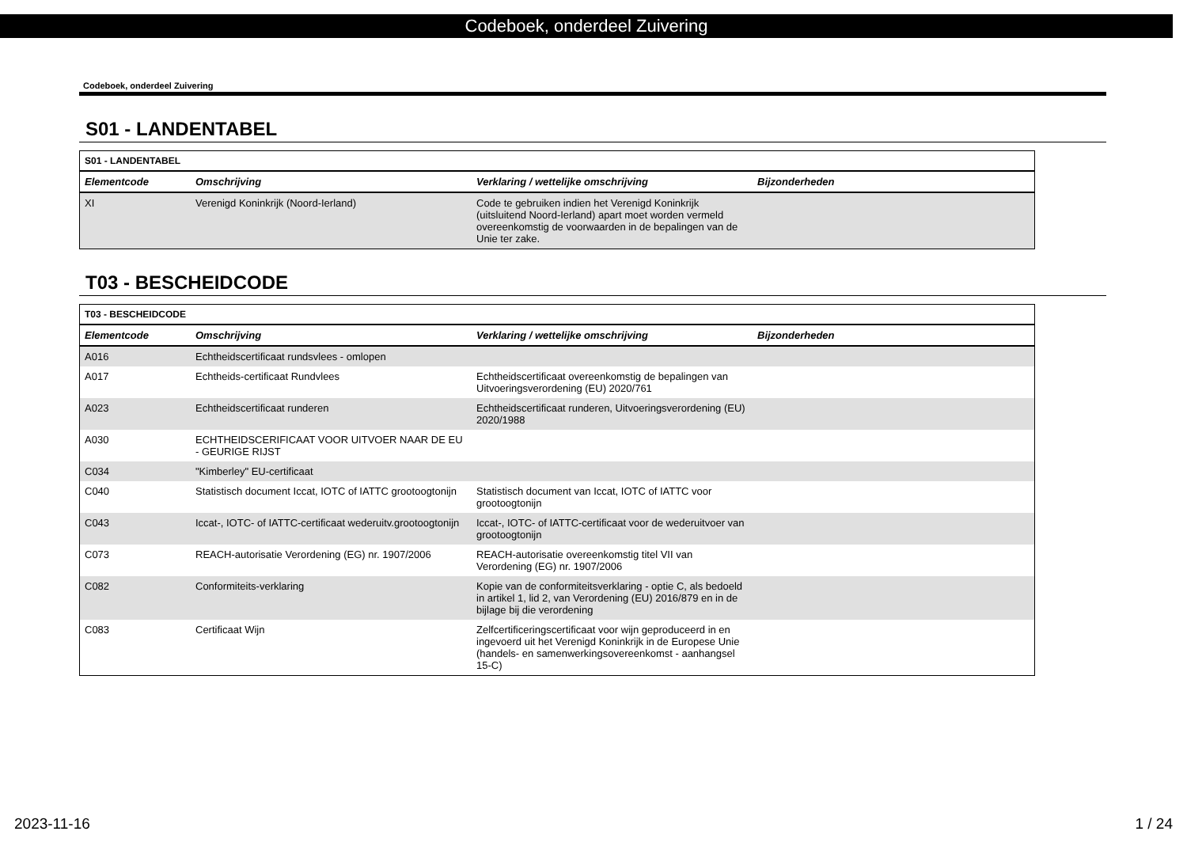Codeboek, onderdeel Zuivering
Codeboek, onderdeel Zuivering
S01 - LANDENTABEL
| S01 - LANDENTABEL | | | |
| Elementcode | Omschrijving | Verklaring / wettelijke omschrijving | Bijzonderheden |
| XI | Verenigd Koninkrijk (Noord-Ierland) | Code te gebruiken indien het Verenigd Koninkrijk (uitsluitend Noord-Ierland) apart moet worden vermeld overeenkomstig de voorwaarden in de bepalingen van de Unie ter zake. | |
T03 - BESCHEIDCODE
| T03 - BESCHEIDCODE | | | |
| Elementcode | Omschrijving | Verklaring / wettelijke omschrijving | Bijzonderheden |
| A016 | Echtheidscertificaat rundsvlees - omlopen | | |
| A017 | Echtheids-certificaat Rundvlees | Echtheidscertificaat overeenkomstig de bepalingen van Uitvoeringsverordening (EU) 2020/761 | |
| A023 | Echtheidscertificaat runderen | Echtheidscertificaat runderen, Uitvoeringsverordening (EU) 2020/1988 | |
| A030 | ECHTHEIDSCERIFICAAT VOOR UITVOER NAAR DE EU - GEURIGE RIJST | | |
| C034 | "Kimberley" EU-certificaat | | |
| C040 | Statistisch document Iccat, IOTC of IATTC grootoogtonijn | Statistisch document van Iccat, IOTC of IATTC voor grootoogtonijn | |
| C043 | Iccat-, IOTC- of IATTC-certificaat wederuitv.grootoogtonijn | Iccat-, IOTC- of IATTC-certificaat voor de wederuitvoer van grootoogtonijn | |
| C073 | REACH-autorisatie Verordening (EG) nr. 1907/2006 | REACH-autorisatie overeenkomstig titel VII van Verordening (EG) nr. 1907/2006 | |
| C082 | Conformiteits-verklaring | Kopie van de conformiteitsverklaring - optie C, als bedoeld in artikel 1, lid 2, van Verordening (EU) 2016/879 en in de bijlage bij die verordening | |
| C083 | Certificaat Wijn | Zelfcertificeringscertificaat voor wijn geproduceerd in en ingevoerd uit het Verenigd Koninkrijk in de Europese Unie (handels- en samenwerkingsovereenkomst - aanhangsel 15-C) | |
2023-11-16 1 / 24